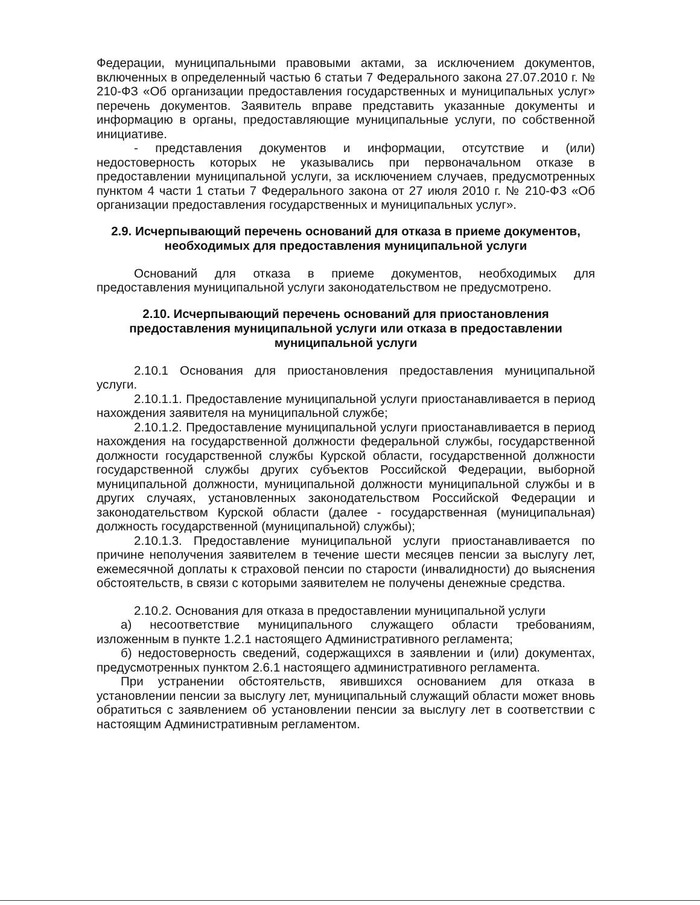Федерации, муниципальными правовыми актами, за исключением документов, включенных в определенный частью 6 статьи 7 Федерального закона 27.07.2010 г. № 210-ФЗ «Об организации предоставления государственных и муниципальных услуг» перечень документов. Заявитель вправе представить указанные документы и информацию в органы, предоставляющие муниципальные услуги, по собственной инициативе.
- представления документов и информации, отсутствие и (или) недостоверность которых не указывались при первоначальном отказе в предоставлении муниципальной услуги, за исключением случаев, предусмотренных пунктом 4 части 1 статьи 7 Федерального закона от 27 июля 2010 г. № 210-ФЗ «Об организации предоставления государственных и муниципальных услуг».
2.9. Исчерпывающий перечень оснований для отказа в приеме документов, необходимых для предоставления муниципальной услуги
Оснований для отказа в приеме документов, необходимых для предоставления муниципальной услуги законодательством не предусмотрено.
2.10. Исчерпывающий перечень оснований для приостановления предоставления муниципальной услуги или отказа в предоставлении муниципальной услуги
2.10.1 Основания для приостановления предоставления муниципальной услуги.
2.10.1.1. Предоставление муниципальной услуги приостанавливается в период нахождения заявителя на муниципальной службе;
2.10.1.2. Предоставление муниципальной услуги приостанавливается в период нахождения на государственной должности федеральной службы, государственной должности государственной службы Курской области, государственной должности государственной службы других субъектов Российской Федерации, выборной муниципальной должности, муниципальной должности муниципальной службы и в других случаях, установленных законодательством Российской Федерации и законодательством Курской области (далее - государственная (муниципальная) должность государственной (муниципальной) службы);
2.10.1.3. Предоставление муниципальной услуги приостанавливается по причине неполучения заявителем в течение шести месяцев пенсии за выслугу лет, ежемесячной доплаты к страховой пенсии по старости (инвалидности) до выяснения обстоятельств, в связи с которыми заявителем не получены денежные средства.
2.10.2. Основания для отказа в предоставлении муниципальной услуги
а) несоответствие муниципального служащего области требованиям, изложенным в пункте 1.2.1 настоящего Административного регламента;
б) недостоверность сведений, содержащихся в заявлении и (или) документах, предусмотренных пунктом 2.6.1 настоящего административного регламента.
При устранении обстоятельств, явившихся основанием для отказа в установлении пенсии за выслугу лет, муниципальный служащий области может вновь обратиться с заявлением об установлении пенсии за выслугу лет в соответствии с настоящим Административным регламентом.